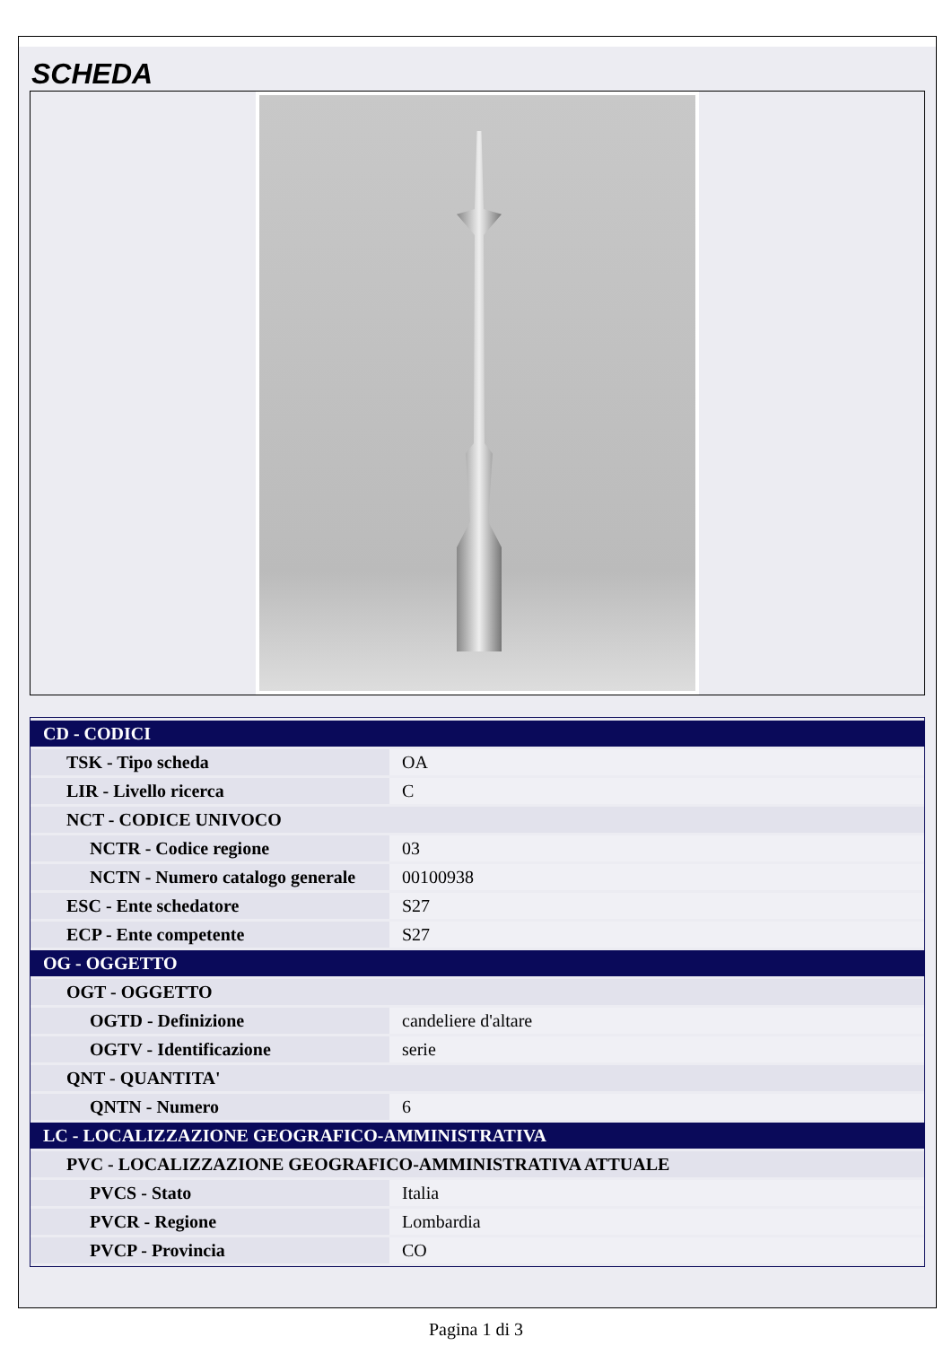SCHEDA
| CD - CODICI | |
| TSK - Tipo scheda | OA |
| LIR - Livello ricerca | C |
| NCT - CODICE UNIVOCO | |
| NCTR - Codice regione | 03 |
| NCTN - Numero catalogo generale | 00100938 |
| ESC - Ente schedatore | S27 |
| ECP - Ente competente | S27 |
| OG - OGGETTO | |
| OGT - OGGETTO | |
| OGTD - Definizione | candeliere d'altare |
| OGTV - Identificazione | serie |
| QNT - QUANTITA' | |
| QNTN - Numero | 6 |
| LC - LOCALIZZAZIONE GEOGRAFICO-AMMINISTRATIVA | |
| PVC - LOCALIZZAZIONE GEOGRAFICO-AMMINISTRATIVA ATTUALE | |
| PVCS - Stato | Italia |
| PVCR - Regione | Lombardia |
| PVCP - Provincia | CO |
Pagina 1 di 3